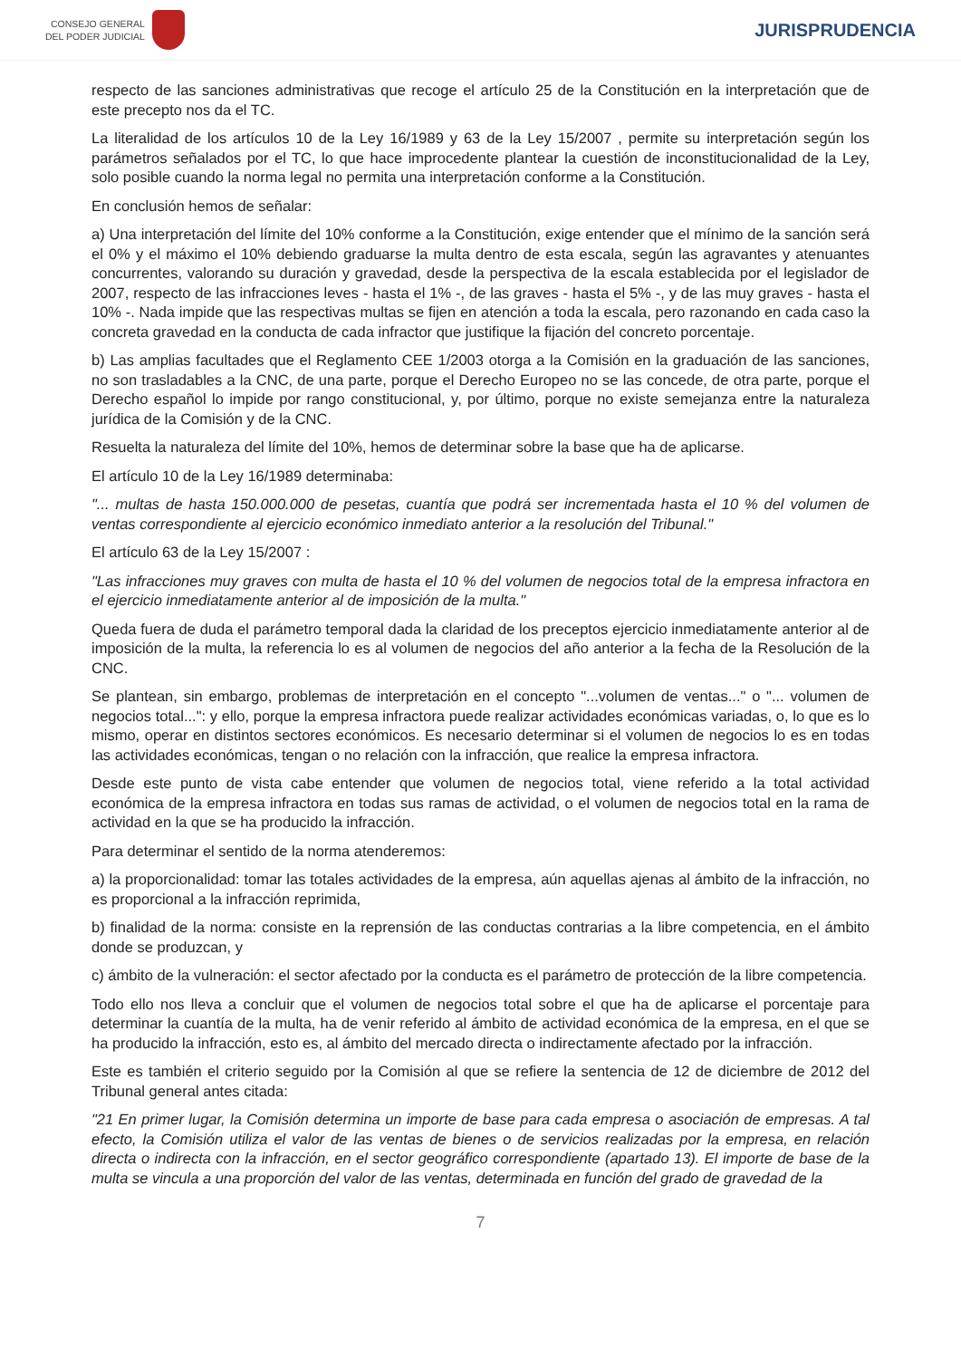CONSEJO GENERAL
DEL PODER JUDICIAL
JURISPRUDENCIA
respecto de las sanciones administrativas que recoge el artículo 25 de la Constitución en la interpretación que de este precepto nos da el TC.
La literalidad de los artículos 10 de la Ley 16/1989 y 63 de la Ley 15/2007 , permite su interpretación según los parámetros señalados por el TC, lo que hace improcedente plantear la cuestión de inconstitucionalidad de la Ley, solo posible cuando la norma legal no permita una interpretación conforme a la Constitución.
En conclusión hemos de señalar:
a) Una interpretación del límite del 10% conforme a la Constitución, exige entender que el mínimo de la sanción será el 0% y el máximo el 10% debiendo graduarse la multa dentro de esta escala, según las agravantes y atenuantes concurrentes, valorando su duración y gravedad, desde la perspectiva de la escala establecida por el legislador de 2007, respecto de las infracciones leves - hasta el 1% -, de las graves - hasta el 5% -, y de las muy graves - hasta el 10% -. Nada impide que las respectivas multas se fijen en atención a toda la escala, pero razonando en cada caso la concreta gravedad en la conducta de cada infractor que justifique la fijación del concreto porcentaje.
b) Las amplias facultades que el Reglamento CEE 1/2003 otorga a la Comisión en la graduación de las sanciones, no son trasladables a la CNC, de una parte, porque el Derecho Europeo no se las concede, de otra parte, porque el Derecho español lo impide por rango constitucional, y, por último, porque no existe semejanza entre la naturaleza jurídica de la Comisión y de la CNC.
Resuelta la naturaleza del límite del 10%, hemos de determinar sobre la base que ha de aplicarse.
El artículo 10 de la Ley 16/1989 determinaba:
"... multas de hasta 150.000.000 de pesetas, cuantía que podrá ser incrementada hasta el 10 % del volumen de ventas correspondiente al ejercicio económico inmediato anterior a la resolución del Tribunal."
El artículo 63 de la Ley 15/2007 :
"Las infracciones muy graves con multa de hasta el 10 % del volumen de negocios total de la empresa infractora en el ejercicio inmediatamente anterior al de imposición de la multa."
Queda fuera de duda el parámetro temporal dada la claridad de los preceptos ejercicio inmediatamente anterior al de imposición de la multa, la referencia lo es al volumen de negocios del año anterior a la fecha de la Resolución de la CNC.
Se plantean, sin embargo, problemas de interpretación en el concepto "...volumen de ventas..." o "... volumen de negocios total...": y ello, porque la empresa infractora puede realizar actividades económicas variadas, o, lo que es lo mismo, operar en distintos sectores económicos. Es necesario determinar si el volumen de negocios lo es en todas las actividades económicas, tengan o no relación con la infracción, que realice la empresa infractora.
Desde este punto de vista cabe entender que volumen de negocios total, viene referido a la total actividad económica de la empresa infractora en todas sus ramas de actividad, o el volumen de negocios total en la rama de actividad en la que se ha producido la infracción.
Para determinar el sentido de la norma atenderemos:
a) la proporcionalidad: tomar las totales actividades de la empresa, aún aquellas ajenas al ámbito de la infracción, no es proporcional a la infracción reprimida,
b) finalidad de la norma: consiste en la reprensión de las conductas contrarias a la libre competencia, en el ámbito donde se produzcan, y
c) ámbito de la vulneración: el sector afectado por la conducta es el parámetro de protección de la libre competencia.
Todo ello nos lleva a concluir que el volumen de negocios total sobre el que ha de aplicarse el porcentaje para determinar la cuantía de la multa, ha de venir referido al ámbito de actividad económica de la empresa, en el que se ha producido la infracción, esto es, al ámbito del mercado directa o indirectamente afectado por la infracción.
Este es también el criterio seguido por la Comisión al que se refiere la sentencia de 12 de diciembre de 2012 del Tribunal general antes citada:
"21 En primer lugar, la Comisión determina un importe de base para cada empresa o asociación de empresas. A tal efecto, la Comisión utiliza el valor de las ventas de bienes o de servicios realizadas por la empresa, en relación directa o indirecta con la infracción, en el sector geográfico correspondiente (apartado 13). El importe de base de la multa se vincula a una proporción del valor de las ventas, determinada en función del grado de gravedad de la
7